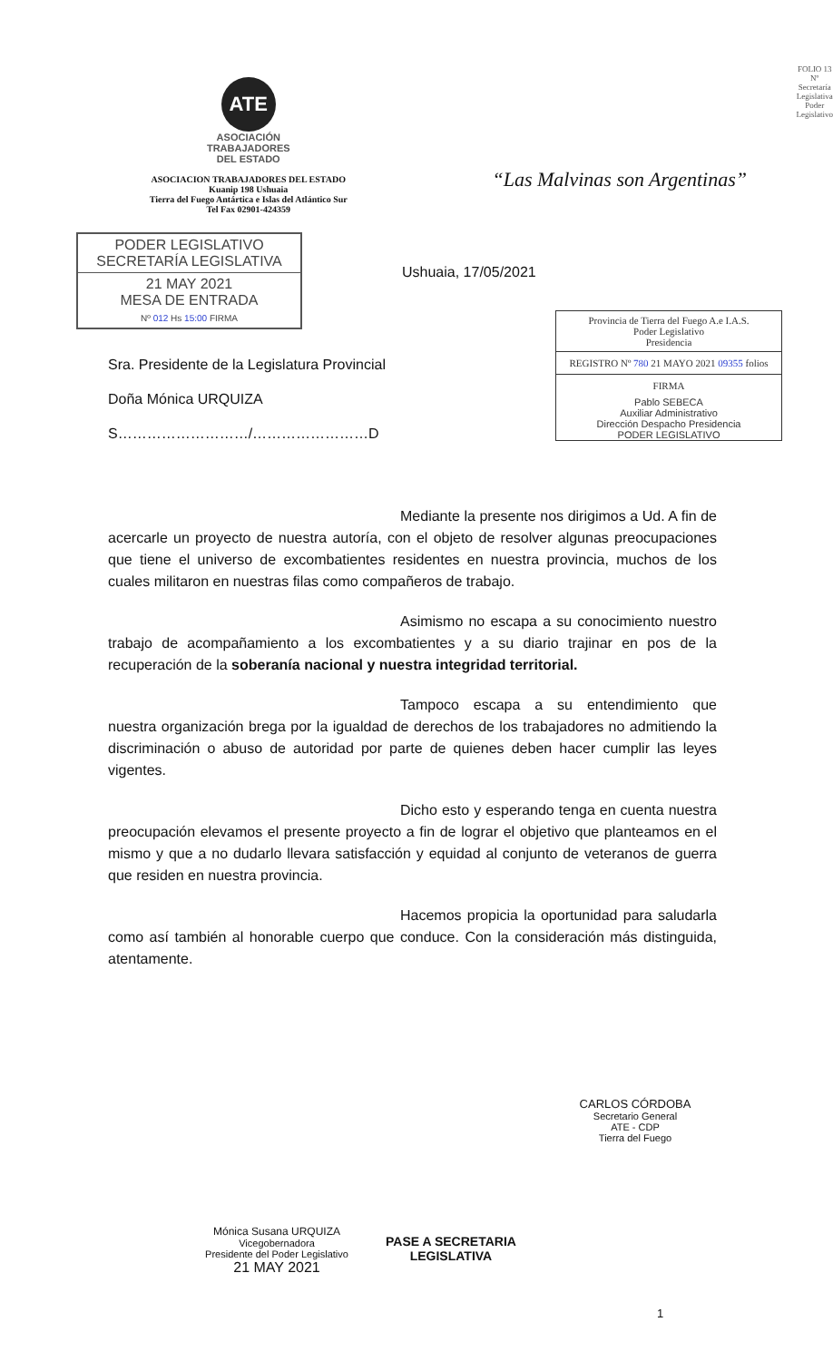ATE
ASOCIACIÓN
TRABAJADORES
DEL ESTADO
ASOCIACION TRABAJADORES DEL ESTADO
Kuanip 198 Ushuaia
Tierra del Fuego Antártica e Islas del Atlántico Sur
Tel Fax 02901-424359
“Las Malvinas son Argentinas”
FOLIO 13 Nº Secretaría Legislativa Poder Legislativo
PODER LEGISLATIVO
SECRETARÍA LEGISLATIVA
21 MAY 2021
MESA DE ENTRADA
Nº 012 Hs 15:00 FIRMA
Ushuaia, 17/05/2021
Provincia de Tierra del Fuego A.e I.A.S.
Poder Legislativo
Presidencia
REGISTRO Nº 780 21 MAYO 2021 09355 folios
FIRMA
Pablo SEBECA
Auxiliar Administrativo
Dirección Despacho Presidencia
PODER LEGISLATIVO
Sra. Presidente de la Legislatura Provincial
Doña Mónica URQUIZA
S………………………/……………………D
Mediante la presente nos dirigimos a Ud. A fin de acercarle un proyecto de nuestra autoría, con el objeto de resolver algunas preocupaciones que tiene el universo de excombatientes residentes en nuestra provincia, muchos de los cuales militaron en nuestras filas como compañeros de trabajo.
Asimismo no escapa a su conocimiento nuestro trabajo de acompañamiento a los excombatientes y a su diario trajinar en pos de la recuperación de la soberanía nacional y nuestra integridad territorial.
Tampoco escapa a su entendimiento que nuestra organización brega por la igualdad de derechos de los trabajadores no admitiendo la discriminación o abuso de autoridad por parte de quienes deben hacer cumplir las leyes vigentes.
Dicho esto y esperando tenga en cuenta nuestra preocupación elevamos el presente proyecto a fin de lograr el objetivo que planteamos en el mismo y que a no dudarlo llevara satisfacción y equidad al conjunto de veteranos de guerra que residen en nuestra provincia.
Hacemos propicia la oportunidad para saludarla como así también al honorable cuerpo que conduce. Con la consideración más distinguida, atentamente.
CARLOS CÓRDOBA
Secretario General
ATE - CDP
Tierra del Fuego
Mónica Susana URQUIZA
Vicegobernadora
Presidente del Poder Legislativo
21 MAY 2021
PASE A SECRETARIA
LEGISLATIVA
1